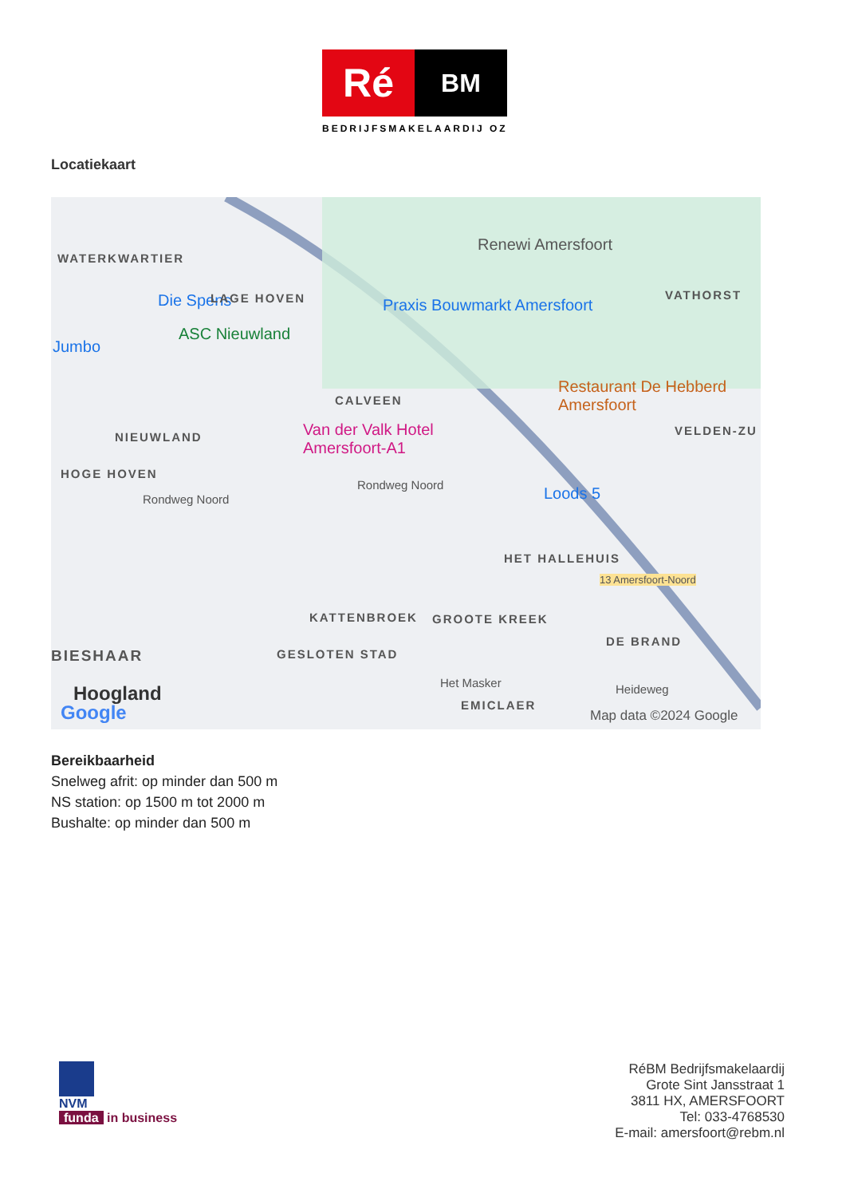Ré
BM
BEDRIJFSMAKELAARDIJ OZ
Locatiekaart
WATERKWARTIER
Die Spens
Renewi Amersfoort
LAGE HOVEN Praxis Bouwmarkt Amersfoort
VATHORST
Jumbo
ASC Nieuwland
Restaurant De Hebberd Amersfoort
CALVEEN
NIEUWLAND
Van der Valk Hotel Amersfoort-A1
VELDEN-ZU
HOGE HOVEN
Rondweg Noord
Rondweg Noord Loods 5
HET HALLEHUIS
13 Amersfoort-Noord
KATTENBROEK GROOTE KREEK
DE BRAND
BIESHAAR GESLOTEN STAD
Het Masker Heideweg
Hoogland
EMICLAER
Google Map data ©2024 Google
Bereikbaarheid
Snelweg afrit: op minder dan 500 m
NS station: op 1500 m tot 2000 m
Bushalte: op minder dan 500 m
NVM
funda in business
RéBM Bedrijfsmakelaardij
Grote Sint Jansstraat 1
3811 HX, AMERSFOORT
Tel: 033-4768530
E-mail: amersfoort@rebm.nl